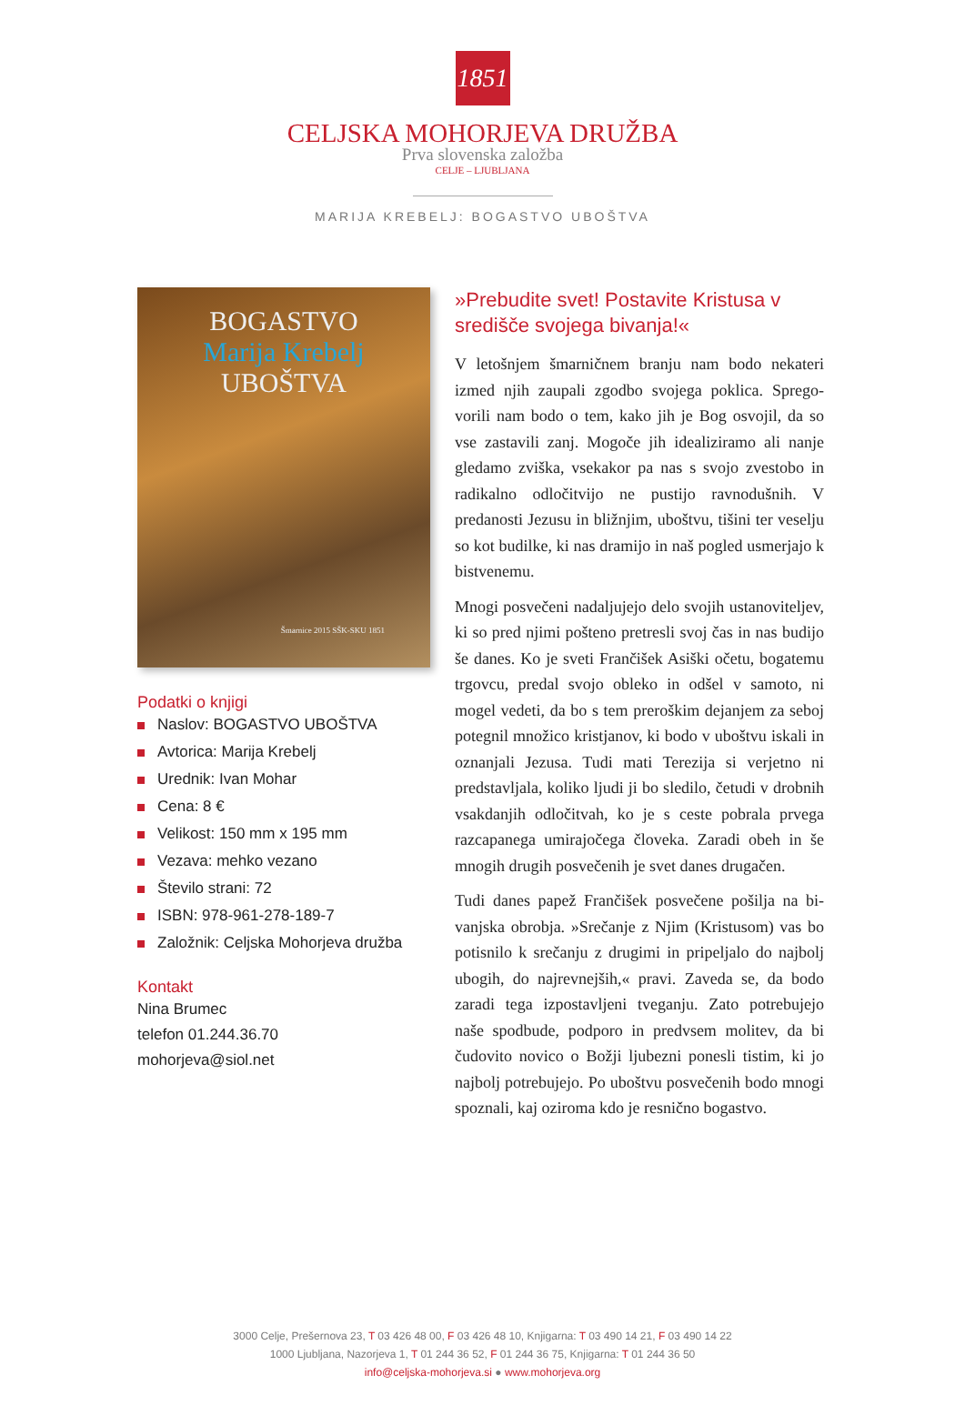1851
CELJSKA MOHORJEVA DRUŽBA
Prva slovenska založba
CELJE – LJUBLJANA
MARIJA KREBELJ: BOGASTVO UBOŠTVA
BOGASTVO
Marija Krebelj
UBOŠTVA
Šmarnice 2015 SŠK-SKU 1851
Podatki o knjigi
Naslov: BOGASTVO UBOŠTVA
Avtorica: Marija Krebelj
Urednik: Ivan Mohar
Cena: 8 €
Velikost: 150 mm x 195 mm
Vezava: mehko vezano
Število strani: 72
ISBN: 978-961-278-189-7
Založnik: Celjska Mohorjeva družba
Kontakt
Nina Brumec
telefon 01.244.36.70
mohorjeva@siol.net
»Prebudite svet! Postavite Kristusa v središče svojega bivanja!«
V letošnjem šmarničnem branju nam bodo nekateri izmed njih zaupali zgodbo svojega poklica. Sprego­vorili nam bodo o tem, kako jih je Bog osvojil, da so vse zastavili zanj. Mogoče jih idealiziramo ali nanje gledamo zviška, vsekakor pa nas s svojo zvestobo in radikalno odločitvijo ne pustijo ravnodušnih. V predanosti Jezusu in bližnjim, uboštvu, tišini ter veselju so kot budilke, ki nas dramijo in naš pogled usmerjajo k bistvenemu.
Mnogi posvečeni nadaljujejo delo svojih ustanoviteljev, ki so pred njimi pošteno pretresli svoj čas in nas budijo še danes. Ko je sveti Frančišek Asiški očetu, bogatemu trgovcu, predal svojo obleko in odšel v samoto, ni mogel vedeti, da bo s tem preroškim dejanjem za seboj potegnil množico kristjanov, ki bodo v uboštvu iskali in oznanjali Jezusa. Tudi mati Terezija si verje­tno ni predstavljala, koliko ljudi ji bo sledilo, četudi v drobnih vsakdanjih odločitvah, ko je s ceste pobrala prvega razcapanega umirajočega človeka. Zaradi obeh in še mnogih drugih posvečenih je svet danes drugačen.
Tudi danes papež Frančišek posvečene pošilja na bi­vanjska obrobja. »Srečanje z Njim (Kristusom) vas bo potisnilo k srečanju z drugimi in pripeljalo do najbolj ubogih, do najrevnejših,« pravi. Zaveda se, da bodo zaradi tega izpostavljeni tveganju. Zato potrebujejo naše spodbude, podporo in predvsem molitev, da bi čudovito novico o Božji ljubezni ponesli tistim, ki jo najbolj potrebujejo. Po uboštvu posvečenih bodo mnogi spoznali, kaj oziroma kdo je resnično bogastvo.
3000 Celje, Prešernova 23, T 03 426 48 00, F 03 426 48 10, Knjigarna: T 03 490 14 21, F 03 490 14 22
1000 Ljubljana, Nazorjeva 1, T 01 244 36 52, F 01 244 36 75, Knjigarna: T 01 244 36 50
info@celjska-mohorjeva.si ● www.mohorjeva.org